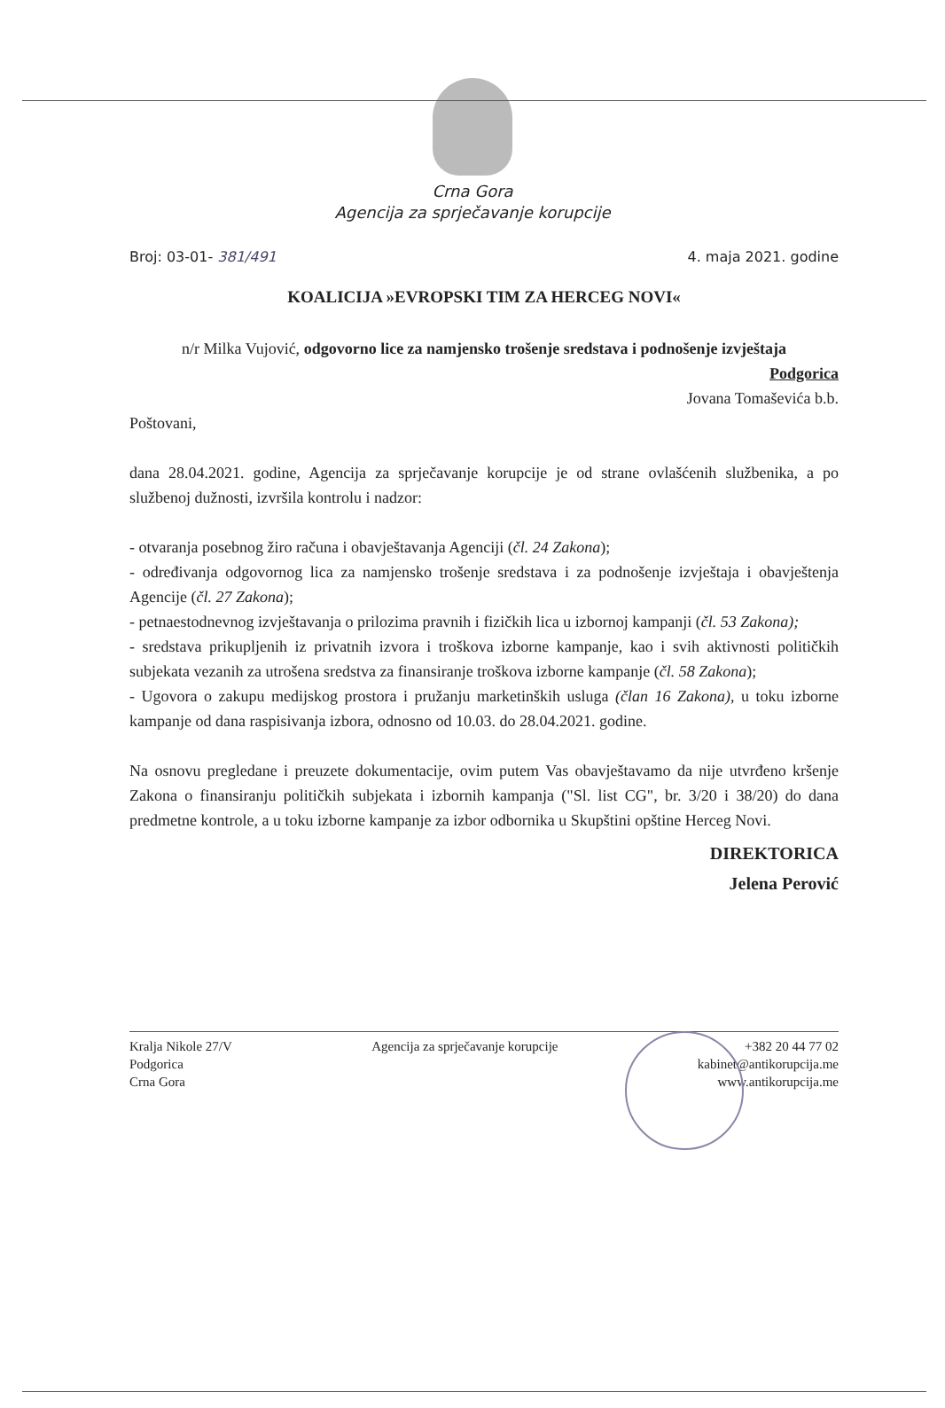Crna Gora
Agencija za sprječavanje korupcije
Broj: 03-01- 381/491 4. maja 2021. godine
KOALICIJA »EVROPSKI TIM ZA HERCEG NOVI«
n/r Milka Vujović, odgovorno lice za namjensko trošenje sredstava i podnošenje izvještaja
Podgorica
Jovana Tomaševića b.b.
Poštovani,
dana 28.04.2021. godine, Agencija za sprječavanje korupcije je od strane ovlašćenih službenika, a po službenoj dužnosti, izvršila kontrolu i nadzor:
- otvaranja posebnog žiro računa i obavještavanja Agenciji (čl. 24 Zakona);
- određivanja odgovornog lica za namjensko trošenje sredstava i za podnošenje izvještaja i obavještenja Agencije (čl. 27 Zakona);
- petnaestodnevnog izvještavanja o prilozima pravnih i fizičkih lica u izbornoj kampanji (čl. 53 Zakona);
- sredstava prikupljenih iz privatnih izvora i troškova izborne kampanje, kao i svih aktivnosti političkih subjekata vezanih za utrošena sredstva za finansiranje troškova izborne kampanje (čl. 58 Zakona);
- Ugovora o zakupu medijskog prostora i pružanju marketinških usluga (član 16 Zakona), u toku izborne kampanje od dana raspisivanja izbora, odnosno od 10.03. do 28.04.2021. godine.
Na osnovu pregledane i preuzete dokumentacije, ovim putem Vas obavještavamo da nije utvrđeno kršenje Zakona o finansiranju političkih subjekata i izbornih kampanja ("Sl. list CG", br. 3/20 i 38/20) do dana predmetne kontrole, a u toku izborne kampanje za izbor odbornika u Skupštini opštine Herceg Novi.
DIREKTORICA
Jelena Perović
Kralja Nikole 27/V
Podgorica
Crna Gora
Agencija za sprječavanje korupcije
+382 20 44 77 02
kabinet@antikorupcija.me
www.antikorupcija.me